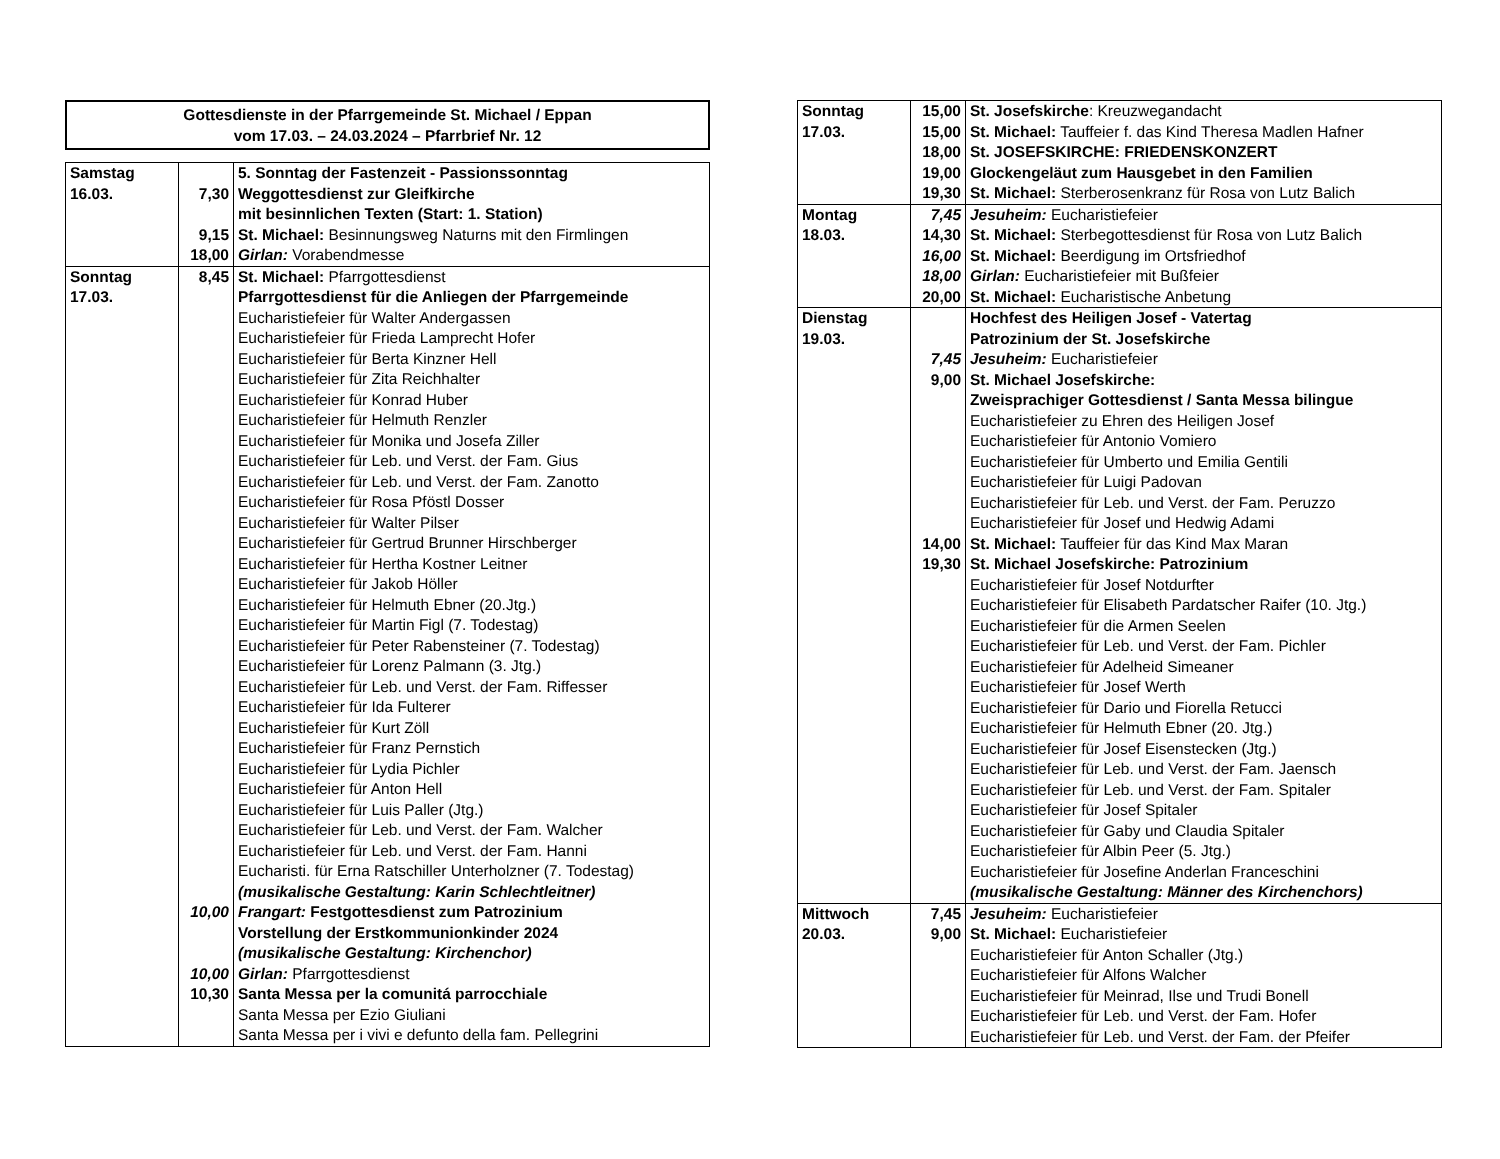Gottesdienste in der Pfarrgemeinde St. Michael / Eppan
vom 17.03. – 24.03.2024 – Pfarrbrief Nr. 12
| Samstag 16.03. | 7,30 9,15 18,00 | 5. Sonntag der Fastenzeit - Passionssonntag Weggottesdienst zur Gleifkirche mit besinnlichen Texten (Start: 1. Station) St. Michael: Besinnungsweg Naturns mit den Firmlingen Girlan: Vorabendmesse |
| Sonntag 17.03. | 8,45 10,00 10,00 10,30 | St. Michael: Pfarrgottesdienst Pfarrgottesdienst für die Anliegen der Pfarrgemeinde Eucharistiefeier für Walter Andergassen Eucharistiefeier für Frieda Lamprecht Hofer Eucharistiefeier für Berta Kinzner Hell Eucharistiefeier für Zita Reichhalter Eucharistiefeier für Konrad Huber Eucharistiefeier für Helmuth Renzler Eucharistiefeier für Monika und Josefa Ziller Eucharistiefeier für Leb. und Verst. der Fam. Gius Eucharistiefeier für Leb. und Verst. der Fam. Zanotto Eucharistiefeier für Rosa Pföstl Dosser Eucharistiefeier für Walter Pilser Eucharistiefeier für Gertrud Brunner Hirschberger Eucharistiefeier für Hertha Kostner Leitner Eucharistiefeier für Jakob Höller Eucharistiefeier für Helmuth Ebner (20.Jtg.) Eucharistiefeier für Martin Figl (7. Todestag) Eucharistiefeier für Peter Rabensteiner (7. Todestag) Eucharistiefeier für Lorenz Palmann (3. Jtg.) Eucharistiefeier für Leb. und Verst. der Fam. Riffesser Eucharistiefeier für Ida Fulterer Eucharistiefeier für Kurt Zöll Eucharistiefeier für Franz Pernstich Eucharistiefeier für Lydia Pichler Eucharistiefeier für Anton Hell Eucharistiefeier für Luis Paller (Jtg.) Eucharistiefeier für Leb. und Verst. der Fam. Walcher Eucharistiefeier für Leb. und Verst. der Fam. Hanni Eucharisti. für Erna Ratschiller Unterholzner (7. Todestag) (musikalische Gestaltung: Karin Schlechtleitner) Frangart: Festgottesdienst zum Patrozinium Vorstellung der Erstkommunionkinder 2024 (musikalische Gestaltung: Kirchenchor) Girlan: Pfarrgottesdienst Santa Messa per la comunitá parrocchiale Santa Messa per Ezio Giuliani Santa Messa per i vivi e defunto della fam. Pellegrini |
| Sonntag 17.03. | 15,00 15,00 18,00 19,00 19,30 | St. Josefskirche : Kreuzwegandacht St. Michael: Tauffeier f. das Kind Theresa Madlen Hafner St. JOSEFSKIRCHE: FRIEDENSKONZERT Glockengeläut zum Hausgebet in den Familien St. Michael: Sterberosenkranz für Rosa von Lutz Balich |
| Montag 18.03. | 7,45 14,30 16,00 18,00 20,00 | Jesuheim: Eucharistiefeier St. Michael: Sterbegottesdienst für Rosa von Lutz Balich St. Michael: Beerdigung im Ortsfriedhof Girlan: Eucharistiefeier mit Bußfeier St. Michael: Eucharistische Anbetung |
| Dienstag 19.03. | 7,45 9,00 14,00 19,30 | Hochfest des Heiligen Josef - Vatertag Patrozinium der St. Josefskirche Jesuheim: Eucharistiefeier St. Michael Josefskirche: Zweisprachiger Gottesdienst / Santa Messa bilingue Eucharistiefeier zu Ehren des Heiligen Josef Eucharistiefeier für Antonio Vomiero Eucharistiefeier für Umberto und Emilia Gentili Eucharistiefeier für Luigi Padovan Eucharistiefeier für Leb. und Verst. der Fam. Peruzzo Eucharistiefeier für Josef und Hedwig Adami St. Michael: Tauffeier für das Kind Max Maran St. Michael Josefskirche: Patrozinium Eucharistiefeier für Josef Notdurfter Eucharistiefeier für Elisabeth Pardatscher Raifer (10. Jtg.) Eucharistiefeier für die Armen Seelen Eucharistiefeier für Leb. und Verst. der Fam. Pichler Eucharistiefeier für Adelheid Simeaner Eucharistiefeier für Josef Werth Eucharistiefeier für Dario und Fiorella Retucci Eucharistiefeier für Helmuth Ebner (20. Jtg.) Eucharistiefeier für Josef Eisenstecken (Jtg.) Eucharistiefeier für Leb. und Verst. der Fam. Jaensch Eucharistiefeier für Leb. und Verst. der Fam. Spitaler Eucharistiefeier für Josef Spitaler Eucharistiefeier für Gaby und Claudia Spitaler Eucharistiefeier für Albin Peer (5. Jtg.) Eucharistiefeier für Josefine Anderlan Franceschini (musikalische Gestaltung: Männer des Kirchenchors) |
| Mittwoch 20.03. | 7,45 9,00 | Jesuheim: Eucharistiefeier St. Michael: Eucharistiefeier Eucharistiefeier für Anton Schaller (Jtg.) Eucharistiefeier für Alfons Walcher Eucharistiefeier für Meinrad, Ilse und Trudi Bonell Eucharistiefeier für Leb. und Verst. der Fam. Hofer Eucharistiefeier für Leb. und Verst. der Fam. der Pfeifer |